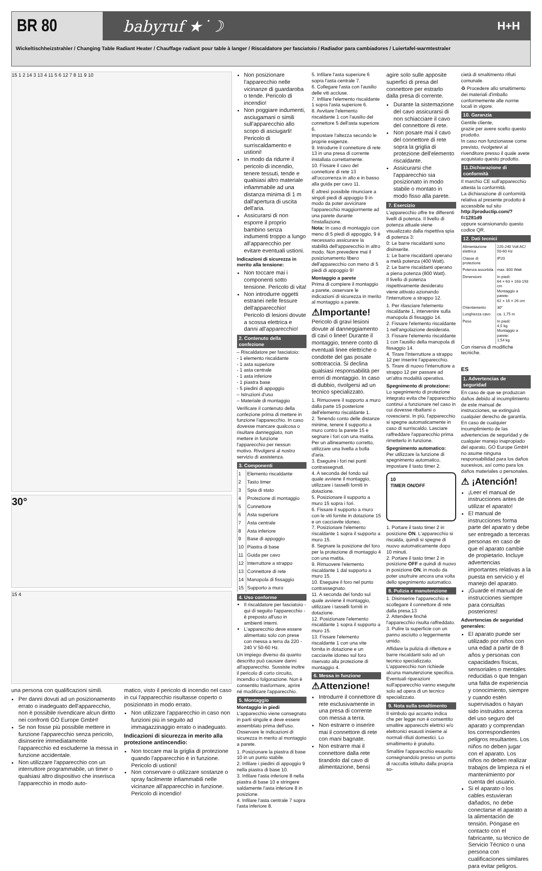BR 80 babyruf ★˙☽
H+H
Wickeltischheizstrahler / Changing Table Radiant Heater / Chauffage radiant pour table à langer / Riscaldatore per fasciatoio / Radiador para cambiadores / Luiertafel-warmtestraler
15 1 2 14 3 13 4 11 5 6 12 7 8 11 9 10
30°
15 4
una persona con qualificazioni simili.
Per danni dovuti ad un posizionamento errato o inadeguato dell'apparecchio, non è possibile rivendicare alcun diritto nei confronti GO Europe GmbH!
Se non fosse più possibile mettere in funzione l'apparecchio senza pericolo, disinserire immediatamente l'apparecchio ed escluderne la messa in funzione accidentale.
Non utilizzare l'apparecchio con un interruttore programmabile, un timer o qualsiasi altro dispositivo che inserisca l'apparecchio in modo auto-
matico, visto il pericolo di incendio nel caso in cui l'apparecchio risultasse coperto o posizionato in modo errato.
Non utilizzare l'apparecchio in caso non funzioni più in seguito ad immagazzinaggio errato o inadeguato.
Indicazioni di sicurezza in merito alla protezione antincendio:
Non toccare mai la griglia di protezione quando l'apparecchio è in funzione. Pericolo di ustioni!
Non conservare o utilizzare sostanze o spray facilmente infiammabili nelle vicinanze all'apparecchio in funzione. Pericolo di incendio!
Non posizionare l'apparecchio nelle vicinanze di guardaroba o tende. Pericolo di incendio!
Non poggiare indumenti, asciugamani o simili sull'apparecchio allo scopo di asciugarli! Pericolo di surriscaldamento e ustioni!
In modo da ridurre il pericolo di incendio, tenere tessuti, tende e qualsiasi altro materiale infiammabile ad una distanza minima di 1 m dall'apertura di uscita dell'aria.
Assicurarsi di non esporre il proprio bambino senza indumenti troppo a lungo all'apparecchio per evitare eventuali ustioni.
Indicazioni di sicurezza in merito alla tensione:
Non toccare mai i componenti sotto tensione. Pericolo di vita!
Non introdurre oggetti estranei nelle fessure dell'apparecchio! Pericolo di lesioni dovute a scossa elettrica e danni all'apparecchio!
2. Contenuto della confezione
– Riscaldatore per fasciatoio:
- 1 elemento riscaldante
- 1 asta superiore
- 1 asta centrale
- 1 asta inferiore
- 1 piastra base
- 5 piedini di appoggio
– Istruzioni d'uso
– Materiale di montaggio
Verificare il contenuto della confezione prima di mettere in funzione l'apparecchio. In caso dovesse mancare qualcosa o risultare danneggiato, non mettere in funzione l'apparecchio per nessun motivo. Rivolgersi al nostro servizio di assistenza.
3. Componenti
| 1 | Elemento riscaldante |
| 2 | Tasto timer |
| 3 | Spia di stato |
| 4 | Protezione di montaggio |
| 5 | Connettore |
| 6 | Asta superiore |
| 7 | Asta centrale |
| 8 | Asta inferiore |
| 9 | Base di appoggio |
| 10 | Piastra di base |
| 11 | Guida per cavo |
| 12 | Interruttore a strappo |
| 13 | Connettore di rete |
| 14 | Manopola di fissaggio |
| 15 | Supporto a muro |
4. Uso conforme
Il riscaldatore per fasciatoio - qui di seguito l'apparecchio - è preposto all'uso in ambienti interni.
L'apparecchio deve essere alimentato solo con prese con messa a terra da 220 - 240 V 50-60 Hz.
Un impiego diverso da quanto descritto può causare danni all'apparecchio. Sussiste inoltre il pericolo di corto circuito, incendio o folgorazione. Non è consentito trasformare, aprire né modificare l'apparecchio.
5. Montaggio
Montaggio in piedi
L'apparecchio viene consegnato in parti singole e deve essere assemblato prima dell'uso.
Osservare le indicazioni di sicurezza in merito al montaggio a parete.
1. Posizionare la piastra di base 10 in un punto stabile.
2. Infilare i piedini di appoggio 9 nella piastra di base 10.
3. Infilare l'asta inferiore 8 nella piastra di base 10 e stringere saldamente l'asta inferiore 8 in posizione.
4. Infilare l'asta centrale 7 sopra l'asta inferiore 8.
5. Infilare l'asta superiore 6 sopra l'asta centrale 7.
6. Collegare l'asta con l'ausilio delle viti accluse.
7. Infilare l'elemento riscaldante 1 sopra l'asta superiore 6.
8. Avvitare l'elemento riscaldante 1 con l'ausilio del connettore 5 dell'asta superiore 6.
Impostare l'altezza secondo le proprie esigenze.
9. Introdurre il connettore di rete 13 in una presa di corrente installata correttamente.
10. Fissare il cavo del connettore di rete 13 all'occorrenza in alto e in basso alla guida per cavo 11.
È altresì possibile rinunciare a singoli piedi di appoggio 9 in modo da poter avvicinare l'apparecchio maggiormente ad una parete durante l'installazione.
Nota: In caso di montaggio con meno di 5 piedi di appoggio, 9 è necessario assicurare la stabilità dell'apparecchio in altro modo. Non prevedere mai il posizionamento libero dell'apparecchio con meno di 5 piedi di appoggio 9!
Montaggio a parete
Prima di compiere il montaggio a parete, osservare le indicazioni di sicurezza in merito al montaggio a parete.
⚠Importante! Pericolo di gravi lesioni dovute al danneggiamento di cavi o linee! Durante il montaggio, tenere conto di eventuali linee elettriche o condotte del gas posate sottotraccia. Si declina qualsiasi responsabilità per errori di montaggio. In caso di dubbio, rivolgersi ad un tecnico specializzato.
1. Rimuovere il supporto a muro dalla parte 15 posteriore dell'elemento riscaldante 1.
2. Tenendo conto delle distanze minime, tenere il supporto a muro contro la parete 15 e segnare i fori con una matita. Per un allineamento corretto, utilizzare una livella a bolla d'aria.
3. Eseguire i fori nei punti contrassegnati.
4. A seconda del fondo sul quale avviene il montaggio, utilizzare i tasselli forniti in dotazione.
5. Posizionare il supporto a muro 15 sopra i fori.
6. Fissare il supporto a muro con le viti fornite in dotazione 15 e un cacciavite idoneo.
7. Posizionare l'elemento riscaldante 1 sopra il supporto a muro 15.
8. Segnare la posizione del foro per la protezione di montaggio 4 con una matita.
9. Rimuovere l'elemento riscaldante 1 dal supporto a muro 15.
10. Eseguire il foro nel punto contrassegnato.
11. A seconda del fondo sul quale avviene il montaggio, utilizzare i tasselli forniti in dotazione.
12. Posizionare l'elemento riscaldante 1 sopra il supporto a muro 15.
13. Fissare l'elemento riscaldante 1 con una vite fornita in dotazione e un cacciavite idoneo sul foro riservato alla protezione di montaggio 4.
6. Messa in funzione
⚠Attenzione!
Introdurre il connettore di rete esclusivamente in una presa di corrente con messa a terra.
Non estrarre o inserire mai il connettore di rete con mani bagnate.
Non estrarre mai il connettore dalla rete tirandolo dal cavo di alimentazione, bensì
agire solo sulle apposite superfici di presa del connettore per estrarlo dalla presa di corrente.
Durante la sistemazione del cavo assicurarsi di non schiacciare il cavo del connettore di rete.
Non posare mai il cavo del connettore di rete sopra la griglia di protezione dell'elemento riscaldante.
Assicurarsi che l'apparecchio sia posizionato in modo stabile o montato in modo fisso alla parete.
7. Esercizio
L'apparecchio offre tre differenti livelli di potenza. Il livello di potenza attuale viene visualizzato dalla rispettiva spia di potenza 3:
0: Le barre riscaldanti sono disinserite.
1: Le barre riscaldanti operano a metà potenza (400 Watt).
2: Le barre riscaldanti operano a piena potenza (800 Watt).
Il livello di potenza rispettivamente desiderato viene attivato azionando l'interruttore a strappo 12.
1. Per rilasciare l'elemento riscaldante 1, intervenire sulla manopola di fissaggio 14.
2. Fissare l'elemento riscaldante 1 nell'angolazione desiderata.
3. Fissare l'elemento riscaldante 1 con l'ausilio della manopola di fissaggio 14.
4. Tirare l'interruttore a strappo 12 per inserire l'apparecchio.
5. Tirare di nuovo l'interruttore a strappo 12 per passare ad un'altra modalità operativa.
Spegnimento di protezione:
Lo spegnimento di protezione integrato evita che l'apparecchio continui a funzionare nel caso in cui dovesse ribaltarsi o rovesciarsi. In più, l'apparecchio si spegne automaticamente in caso di surriscaldo. Lasciare raffreddare l'apparecchio prima rimetterlo in funzione.
Spegnimento automatico:
Per utilizzare la funzione di spegnimento automatico, impostare il tasto timer 2.
10
TIMER ON/OFF
1. Portare il tasto timer 2 in posizione ON. L'apparecchio si riscalda, quindi si spegne di nuovo automaticamente dopo 10 minuti.
2. Portare il tasto timer 2 in posizione OFF e quindi di nuovo in posizione ON, in modo da poter usufruire ancora una volta dello spegnimento automatico.
8. Pulizia e manutenzione
1. Disinserire l'apparecchio e scollegare il connettore di rete dalla presa.13
2. Attendere finché l'apparecchio risulta raffreddato.
3. Pulire la superficie con un panno asciutto o leggermente umido.
Affidare la pulizia di riflettore e barre riscaldanti solo ad un tecnico specializzato.
L'apparecchio non richiede alcuna manutenzione specifica. Eventuali riparazioni sull'apparecchio vanno eseguite solo ad opera di un tecnico specializzato.
9. Nota sulla smaltimento
Il simbolo qui accanto indica che per legge non è consentito smaltire apparecchi elettrici e/o elettronici esausti insieme ai normali rifiuti domestici. Lo smaltimento è gratuito.
Smaltire l'apparecchio esaurito consegnandolo presso un punto di raccolta istituito dalla propria so-
cietà di smaltimento rifiuti comunale.
♻ Procedere allo smaltimento dei materiali d'imballo conformemente alle norme locali in vigore.
10. Garanzia
Gentile cliente,
grazie per avere scelto questo prodotto.
In caso non funzionasse come previsto, rivolgetevi al rivenditore presso il quale avete acquistato questo prodotto.
11.Dichiarazione di conformità
Il marchio CE sull'apparecchio attesta la conformità.
La dichiarazione di conformità relativa al presente prodotto è accessibile sul sito
http://productip.com/?f=1281d9
oppure scansionando questo codice QR.
12. Dati tecnici
| Alimentazione elettrica | 220-240 Volt AC/ 50-60 Hz |
| Classe di protezione | IP20 |
| Potenza assorbita | max. 800 Watt |
| Dimensioni | In piedi: 64 × 63 × 163-193 cm Montaggio a parete: 62 × 16 × 26 cm |
| Orientamento | 30° |
| Lunghezza cavo | ca. 1,75 m |
| Peso | In piedi: 4,5 kg Montaggio a parete: 1,54 kg |
Con riserva di modifiche tecniche.
ES
1. Advertencias de seguridad
En caso de que se produzcan daños debido al incumplimiento de este manual de instrucciones, se extinguirá cualquier derecho de garantía. En caso de cualquier incumplimiento de las advertencias de seguridad y de cualquier manejo inapropiado del aparato, GO Europe GmbH no asume ninguna responsabilidad para los daños sucesivos, así como para los daños materiales o personales.
⚠ ¡Atención!
¡Leer el manual de instrucciones antes de utilizar el aparato!
El manual de instrucciones forma parte del aparato y debe ser entregado a terceras personas en caso de que el aparato cambie de propietario. Incluye advertencias importantes relativas a la puesta en servicio y el manejo del aparato.
¡Guarde el manual de instrucciones siempre para consultas posteriores!
Advertencias de seguridad generales:
El aparato puede ser utilizado por niños con una edad a partir de 8 años y personas con capacidades físicas, sensoriales o mentales reducidas o que tengan una falta de experiencia y conocimiento, siempre y cuando estén supervisados o hayan sido instruidos acerca del uso seguro del aparato y comprendan los correspondientes peligros resultantes. Los niños no deben jugar con el aparato. Los niños no deben realizar trabajos de limpieza ni el mantenimiento por cuenta del usuario.
Si el aparato o los cables estuvieran dañados, no debe conectarse el aparato a la alimentación de tensión. Póngase en contacto con el fabricante, su técnico de Servicio Técnico o una persona con cualificaciones similares para evitar peligros.